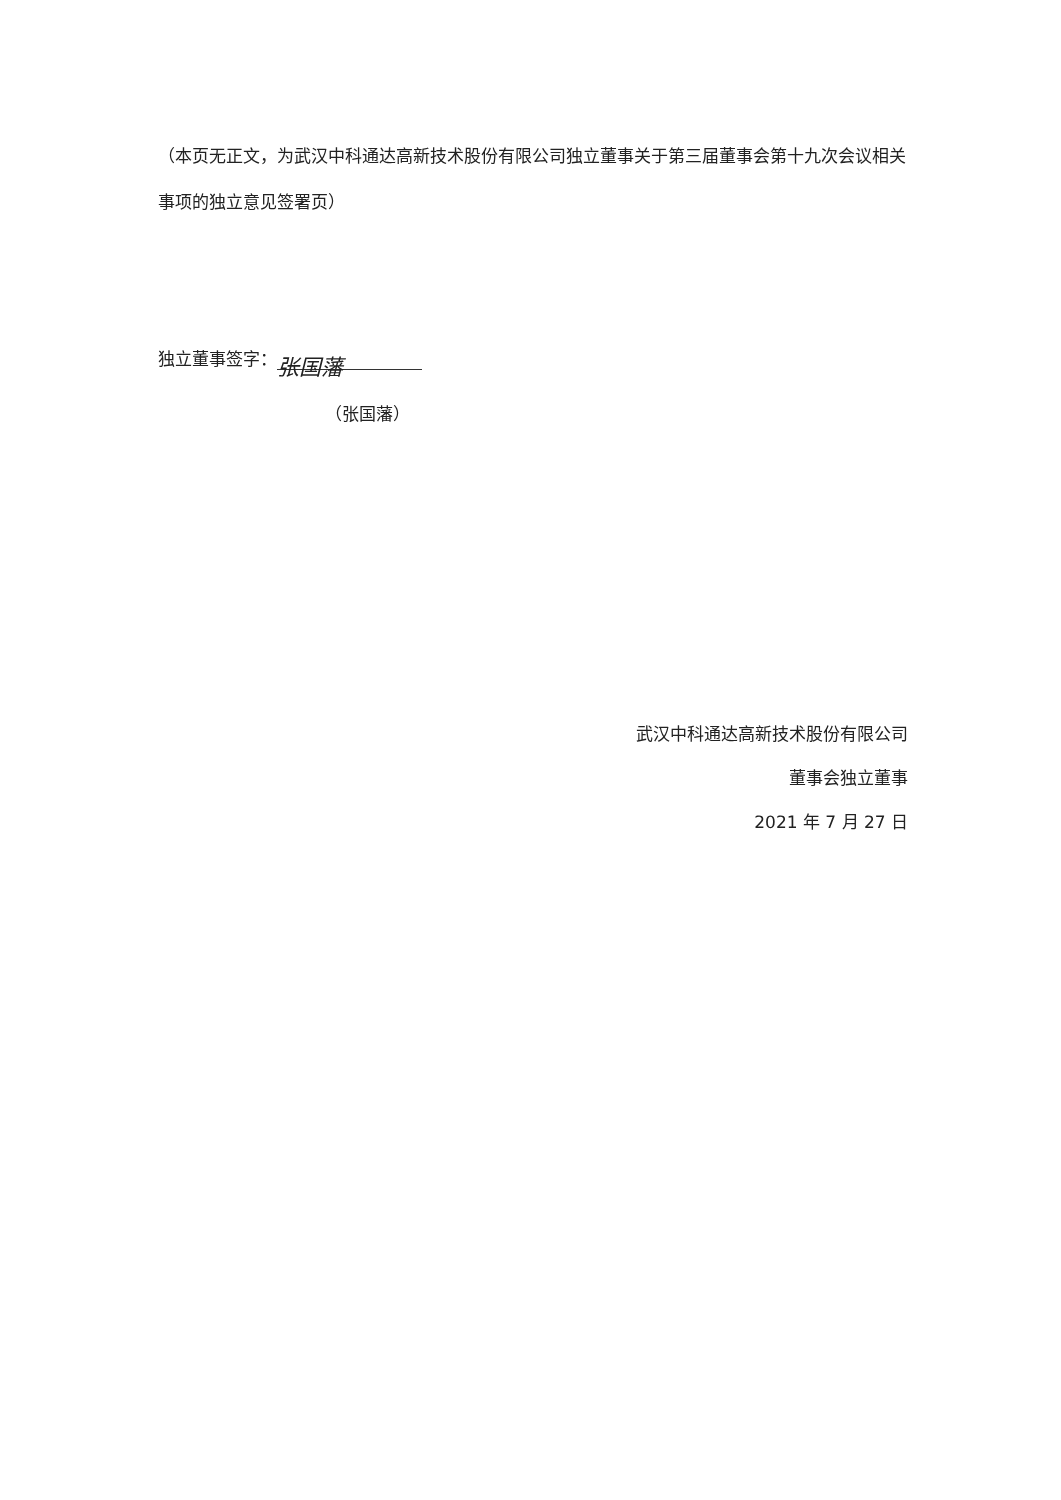（本页无正文，为武汉中科通达高新技术股份有限公司独立董事关于第三届董事会第十九次会议相关事项的独立意见签署页）
独立董事签字： 张国藩
（张国藩）
武汉中科通达高新技术股份有限公司
董事会独立董事
2021 年 7 月 27 日